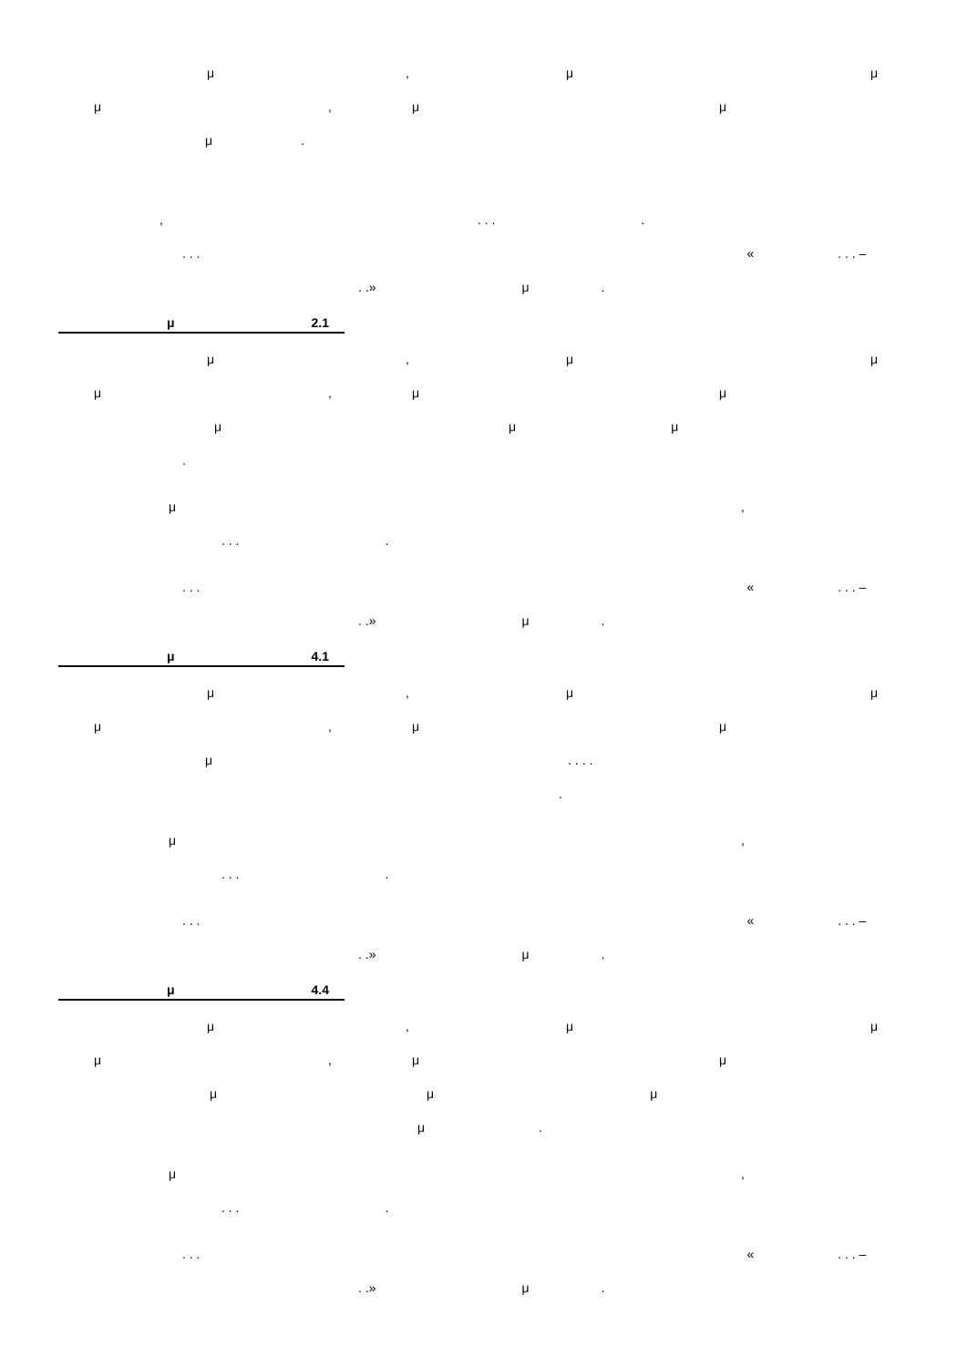μ, μμ
μ, μμ
μ.
,. . ..
. . . «. . . –
. .» μ.
μ 2.1
μ, μμ
μ, μμ
μμμ
.
μ,
. . ..
. . . «. . . –
. .» μ.
μ 4.1
μ, μμ
μ, μμ
μ. . . .
.
μ,
. . ..
. . . «. . . –
. .» μ.
μ 4.4
μ, μμ
μ, μμ
μμμ
μ.
μ,
. . ..
. . . «. . . –
. .» μ.